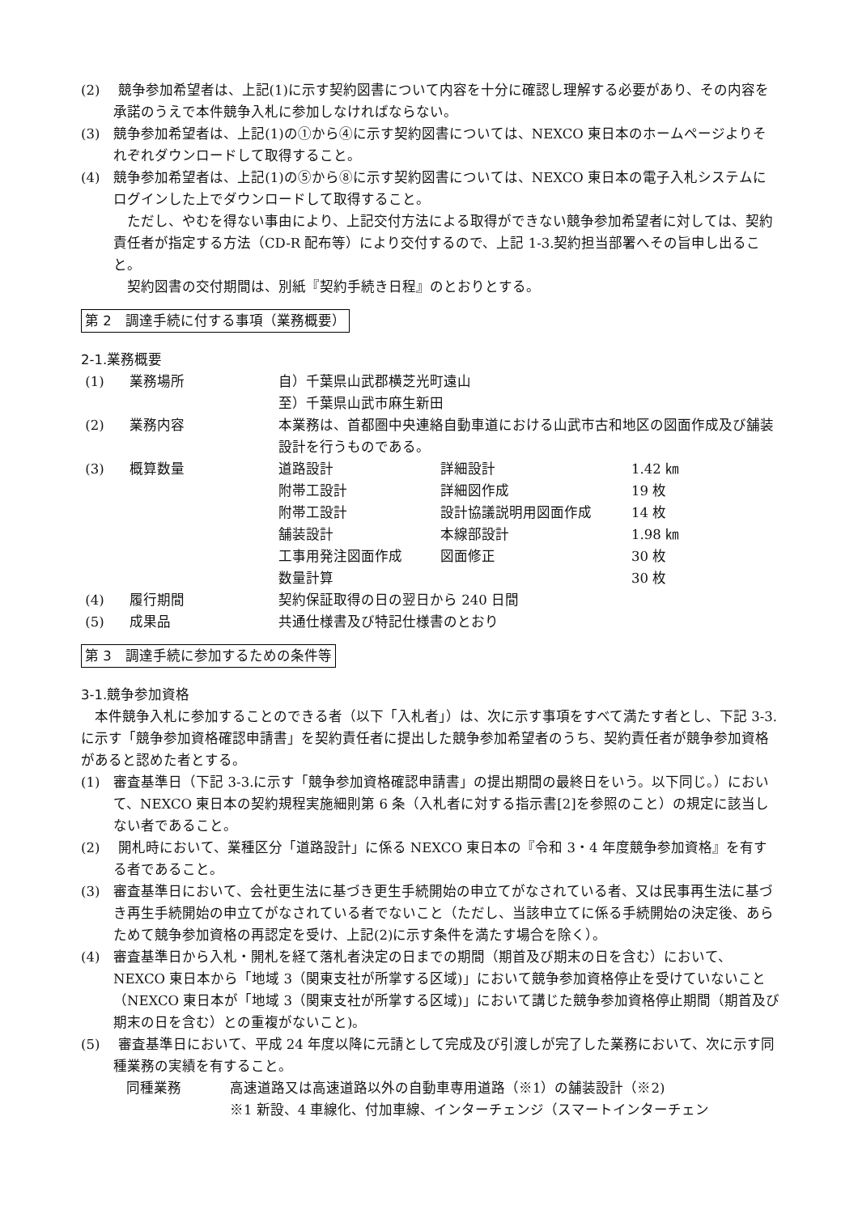(2)　 競争参加希望者は、上記(1)に示す契約図書について内容を十分に確認し理解する必要があり、その内容を承諾のうえで本件競争入札に参加しなければならない。
(3)　競争参加希望者は、上記(1)の①から④に示す契約図書については、NEXCO 東日本のホームページよりそれぞれダウンロードして取得すること。
(4)　競争参加希望者は、上記(1)の⑤から⑧に示す契約図書については、NEXCO 東日本の電子入札システムにログインした上でダウンロードして取得すること。
　ただし、やむを得ない事由により、上記交付方法による取得ができない競争参加希望者に対しては、契約責任者が指定する方法（CD-R 配布等）により交付するので、上記 1-3.契約担当部署へその旨申し出ること。
　契約図書の交付期間は、別紙『契約手続き日程』のとおりとする。
第 2　調達手続に付する事項（業務概要）
2-1.業務概要
| (1) | 業務場所 | 自）千葉県山武郡横芝光町遠山 | | |
| | | 至）千葉県山武市麻生新田 | | |
| (2) | 業務内容 | 本業務は、首都圏中央連絡自動車道における山武市古和地区の図面作成及び舗装設計を行うものである。 | | |
| (3) | 概算数量 | 道路設計 | 詳細設計 | 1.42 ㎞ |
| | | 附帯工設計 | 詳細図作成 | 19 枚 |
| | | 附帯工設計 | 設計協議説明用図面作成 | 14 枚 |
| | | 舗装設計 | 本線部設計 | 1.98 ㎞ |
| | | 工事用発注図面作成 | 図面修正 | 30 枚 |
| | | 数量計算 | | 30 枚 |
| (4) | 履行期間 | 契約保証取得の日の翌日から 240 日間 | | |
| (5) | 成果品 | 共通仕様書及び特記仕様書のとおり | | |
第 3　調達手続に参加するための条件等
3-1.競争参加資格
　本件競争入札に参加することのできる者（以下「入札者」）は、次に示す事項をすべて満たす者とし、下記 3-3.に示す「競争参加資格確認申請書」を契約責任者に提出した競争参加希望者のうち、契約責任者が競争参加資格があると認めた者とする。
(1)　審査基準日（下記 3-3.に示す「競争参加資格確認申請書」の提出期間の最終日をいう。以下同じ。）において、NEXCO 東日本の契約規程実施細則第 6 条（入札者に対する指示書[2]を参照のこと）の規定に該当しない者であること。
(2)　 開札時において、業種区分「道路設計」に係る NEXCO 東日本の『令和 3・4 年度競争参加資格』を有する者であること。
(3)　審査基準日において、会社更生法に基づき更生手続開始の申立てがなされている者、又は民事再生法に基づき再生手続開始の申立てがなされている者でないこと（ただし、当該申立てに係る手続開始の決定後、あらためて競争参加資格の再認定を受け、上記(2)に示す条件を満たす場合を除く）。
(4)　審査基準日から入札・開札を経て落札者決定の日までの期間（期首及び期末の日を含む）において、NEXCO 東日本から「地域 3（関東支社が所掌する区域)」において競争参加資格停止を受けていないこと（NEXCO 東日本が「地域 3（関東支社が所掌する区域)」において講じた競争参加資格停止期間（期首及び期末の日を含む）との重複がないこと)。
(5)　 審査基準日において、平成 24 年度以降に元請として完成及び引渡しが完了した業務において、次に示す同種業務の実績を有すること。
| 同種業務 | 高速道路又は高速道路以外の自動車専用道路（※1）の舗装設計（※2) |
| | ※1 新設、4 車線化、付加車線、インターチェンジ（スマートインターチェン |